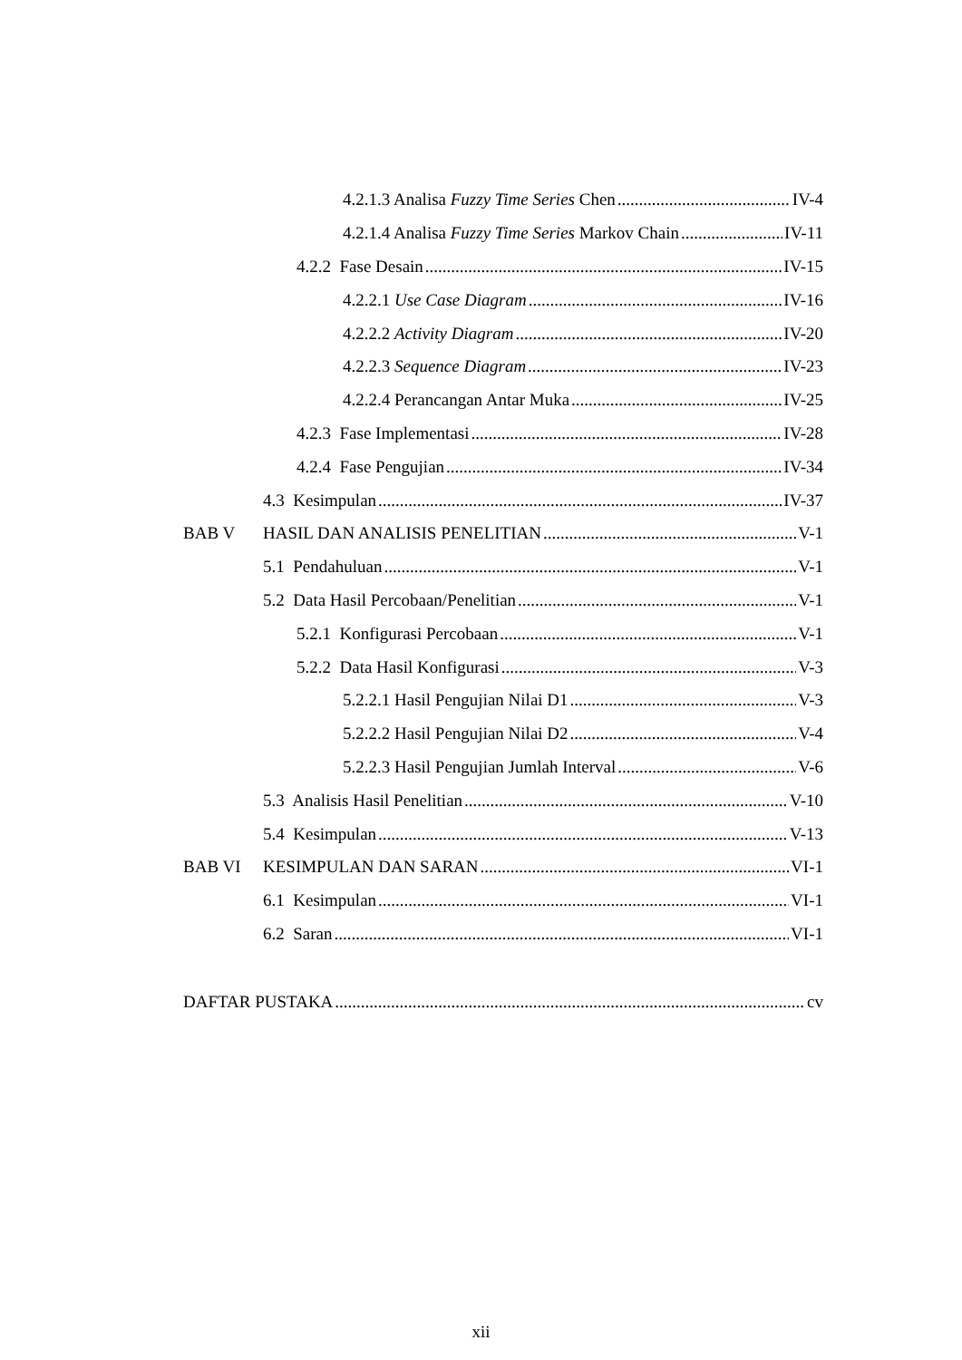4.2.1.3 Analisa Fuzzy Time Series Chen IV-4
4.2.1.4 Analisa Fuzzy Time Series Markov Chain IV-11
4.2.2 Fase Desain IV-15
4.2.2.1 Use Case Diagram IV-16
4.2.2.2 Activity Diagram IV-20
4.2.2.3 Sequence Diagram IV-23
4.2.2.4 Perancangan Antar Muka IV-25
4.2.3 Fase Implementasi IV-28
4.2.4 Fase Pengujian IV-34
4.3 Kesimpulan IV-37
BAB V HASIL DAN ANALISIS PENELITIAN V-1
5.1 Pendahuluan V-1
5.2 Data Hasil Percobaan/Penelitian V-1
5.2.1 Konfigurasi Percobaan V-1
5.2.2 Data Hasil Konfigurasi V-3
5.2.2.1 Hasil Pengujian Nilai D1 V-3
5.2.2.2 Hasil Pengujian Nilai D2 V-4
5.2.2.3 Hasil Pengujian Jumlah Interval V-6
5.3 Analisis Hasil Penelitian V-10
5.4 Kesimpulan V-13
BAB VI KESIMPULAN DAN SARAN VI-1
6.1 Kesimpulan VI-1
6.2 Saran VI-1
DAFTAR PUSTAKA cv
xii